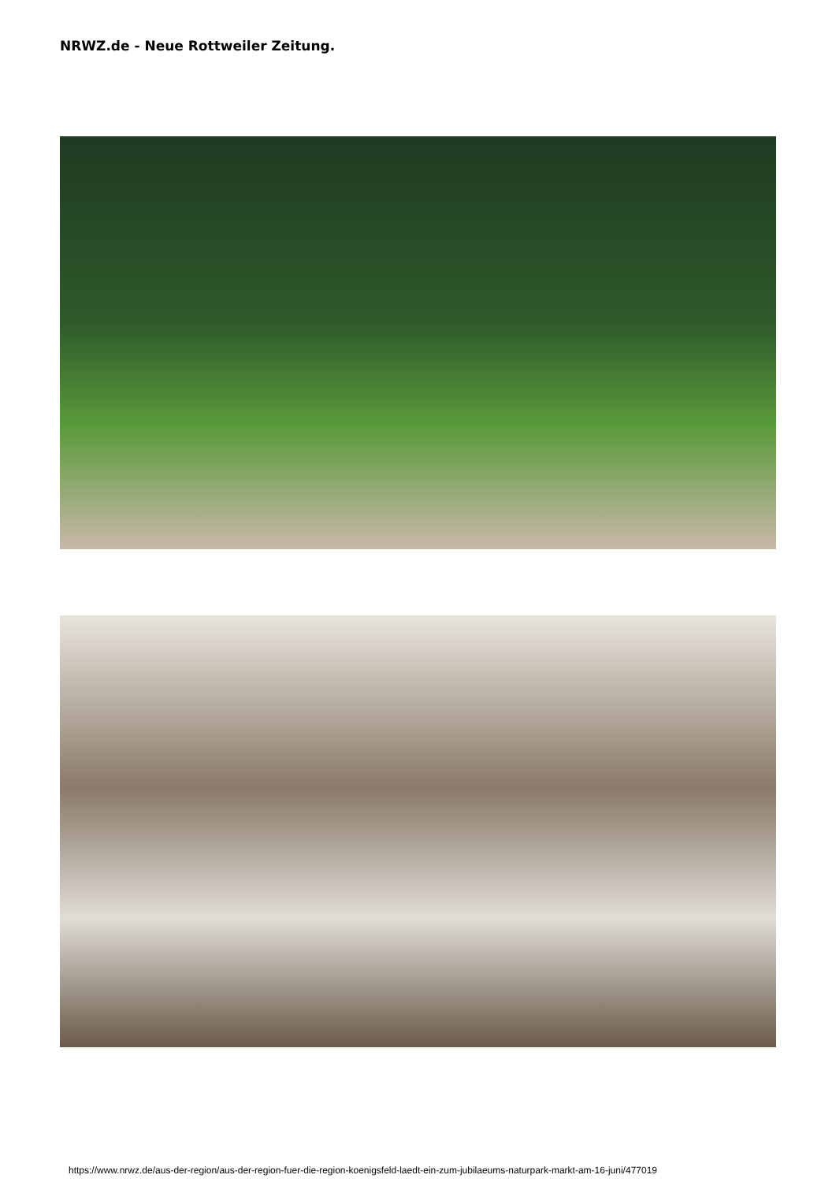NRWZ.de - Neue Rottweiler Zeitung.
https://www.nrwz.de/aus-der-region/aus-der-region-fuer-die-region-koenigsfeld-laedt-ein-zum-jubilaeums-naturpark-markt-am-16-juni/477019